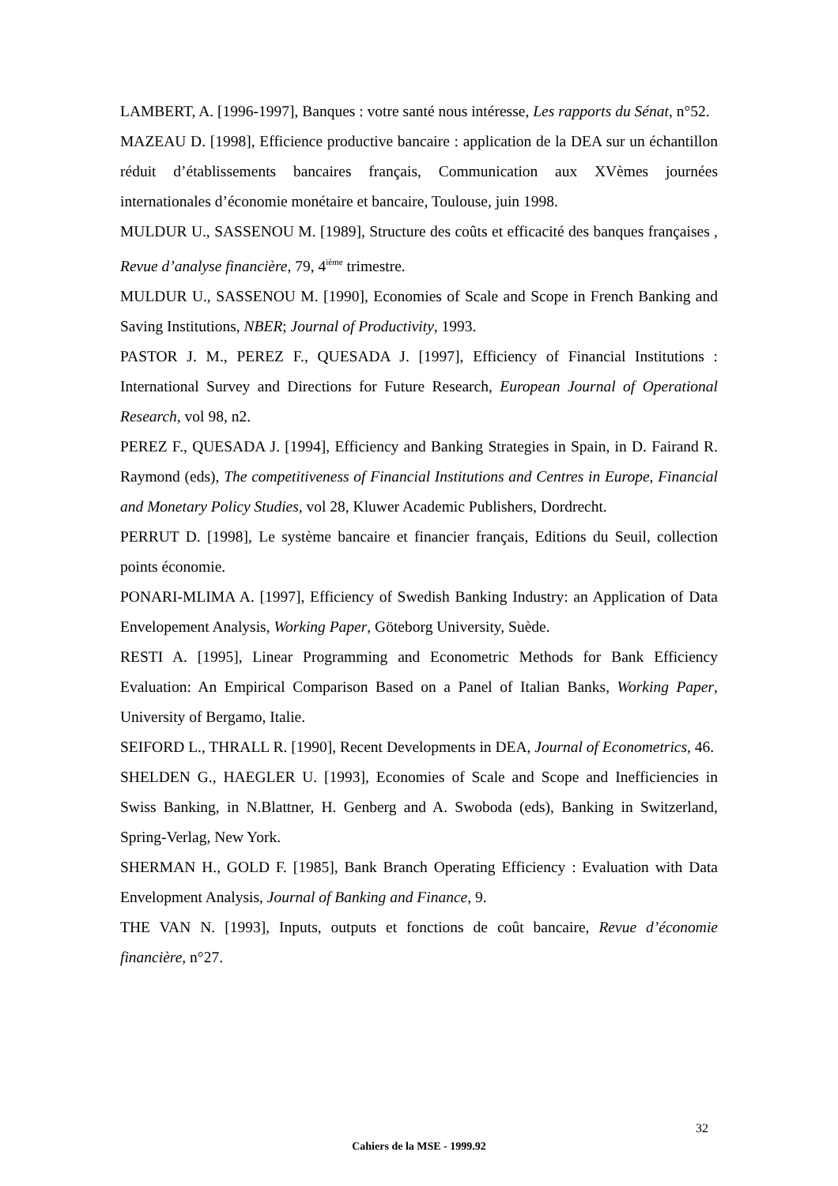LAMBERT, A. [1996-1997], Banques : votre santé nous intéresse, Les rapports du Sénat, n°52.
MAZEAU D. [1998], Efficience productive bancaire : application de la DEA sur un échantillon réduit d’établissements bancaires français, Communication aux XVèmes journées internationales d’économie monétaire et bancaire, Toulouse, juin 1998.
MULDUR U., SASSENOU M. [1989], Structure des coûts et efficacité des banques françaises , Revue d’analyse financière, 79, 4<sup>ième</sup> trimestre.
MULDUR U., SASSENOU M. [1990], Economies of Scale and Scope in French Banking and Saving Institutions, NBER; Journal of Productivity, 1993.
PASTOR J. M., PEREZ F., QUESADA J. [1997], Efficiency of Financial Institutions : International Survey and Directions for Future Research, European Journal of Operational Research, vol 98, n2.
PEREZ F., QUESADA J. [1994], Efficiency and Banking Strategies in Spain, in D. Fairand R. Raymond (eds), The competitiveness of Financial Institutions and Centres in Europe, Financial and Monetary Policy Studies, vol 28, Kluwer Academic Publishers, Dordrecht.
PERRUT D. [1998], Le système bancaire et financier français, Editions du Seuil, collection points économie.
PONARI-MLIMA A. [1997], Efficiency of Swedish Banking Industry: an Application of Data Envelopement Analysis, Working Paper, Göteborg University, Suède.
RESTI A. [1995], Linear Programming and Econometric Methods for Bank Efficiency Evaluation: An Empirical Comparison Based on a Panel of Italian Banks, Working Paper, University of Bergamo, Italie.
SEIFORD L., THRALL R. [1990], Recent Developments in DEA, Journal of Econometrics, 46.
SHELDEN G., HAEGLER U. [1993], Economies of Scale and Scope and Inefficiencies in Swiss Banking, in N.Blattner, H. Genberg and A. Swoboda (eds), Banking in Switzerland, Spring-Verlag, New York.
SHERMAN H., GOLD F. [1985], Bank Branch Operating Efficiency : Evaluation with Data Envelopment Analysis, Journal of Banking and Finance, 9.
THE VAN N. [1993], Inputs, outputs et fonctions de coût bancaire, Revue d’économie financière, n°27.
32
Cahiers de la MSE - 1999.92